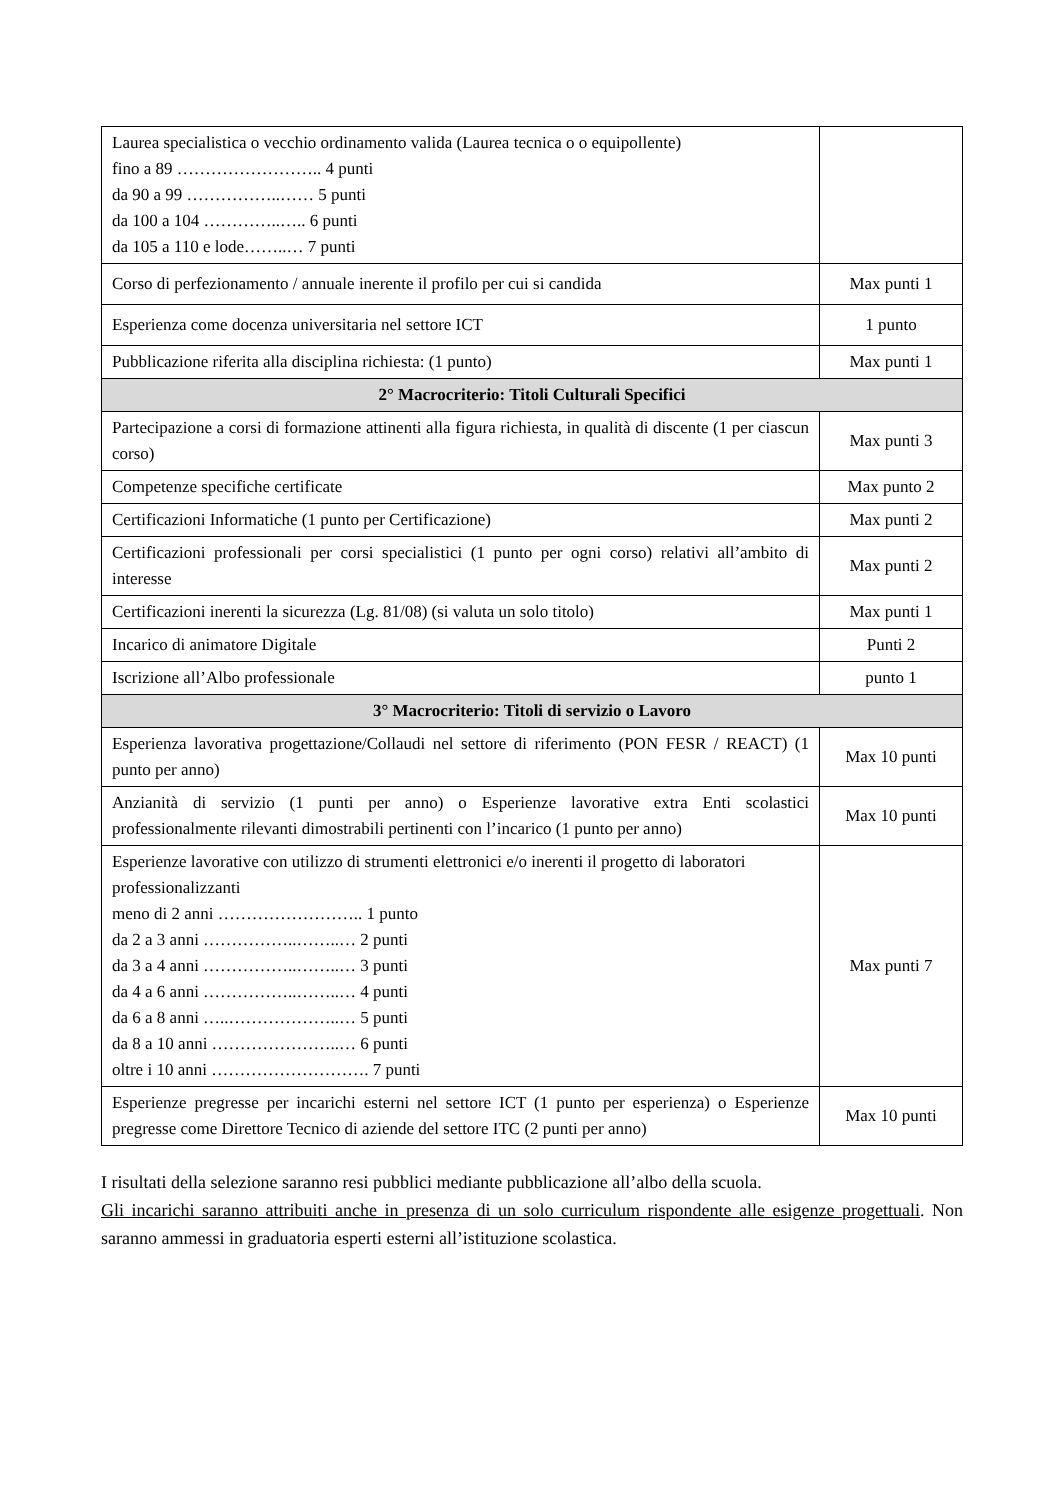| Laurea specialistica o vecchio ordinamento valida (Laurea tecnica o o equipollente) fino a 89 …………………….. 4 punti da 90 a 99 ……………..…… 5 punti da 100 a 104 …………..….. 6 punti da 105 a 110 e lode……..… 7 punti | |
| Corso di perfezionamento / annuale inerente il profilo per cui si candida | Max punti 1 |
| Esperienza come docenza universitaria nel settore ICT | 1 punto |
| Pubblicazione riferita alla disciplina richiesta: (1 punto) | Max punti 1 |
| 2° Macrocriterio: Titoli Culturali Specifici | |
| Partecipazione a corsi di formazione attinenti alla figura richiesta, in qualità di discente (1 per ciascun corso) | Max punti 3 |
| Competenze specifiche certificate | Max punto 2 |
| Certificazioni Informatiche (1 punto per Certificazione) | Max punti 2 |
| Certificazioni professionali per corsi specialistici (1 punto per ogni corso) relativi all’ambito di interesse | Max punti 2 |
| Certificazioni inerenti la sicurezza (Lg. 81/08) (si valuta un solo titolo) | Max punti 1 |
| Incarico di animatore Digitale | Punti 2 |
| Iscrizione all’Albo professionale | punto 1 |
| 3° Macrocriterio: Titoli di servizio o Lavoro | |
| Esperienza lavorativa progettazione/Collaudi nel settore di riferimento (PON FESR / REACT) (1 punto per anno) | Max 10 punti |
| Anzianità di servizio (1 punti per anno) o Esperienze lavorative extra Enti scolastici professionalmente rilevanti dimostrabili pertinenti con l’incarico (1 punto per anno) | Max 10 punti |
| Esperienze lavorative con utilizzo di strumenti elettronici e/o inerenti il progetto di laboratori professionalizzanti meno di 2 anni …………………….. 1 punto da 2 a 3 anni ……………..……..… 2 punti da 3 a 4 anni ……………..……..… 3 punti da 4 a 6 anni ……………..……..… 4 punti da 6 a 8 anni …..………………..… 5 punti da 8 a 10 anni …………………..… 6 punti oltre i 10 anni ………………………. 7 punti | Max punti 7 |
| Esperienze pregresse per incarichi esterni nel settore ICT (1 punto per esperienza) o Esperienze pregresse come Direttore Tecnico di aziende del settore ITC (2 punti per anno) | Max 10 punti |
I risultati della selezione saranno resi pubblici mediante pubblicazione all’albo della scuola.
Gli incarichi saranno attribuiti anche in presenza di un solo curriculum rispondente alle esigenze progettuali. Non saranno ammessi in graduatoria esperti esterni all’istituzione scolastica.